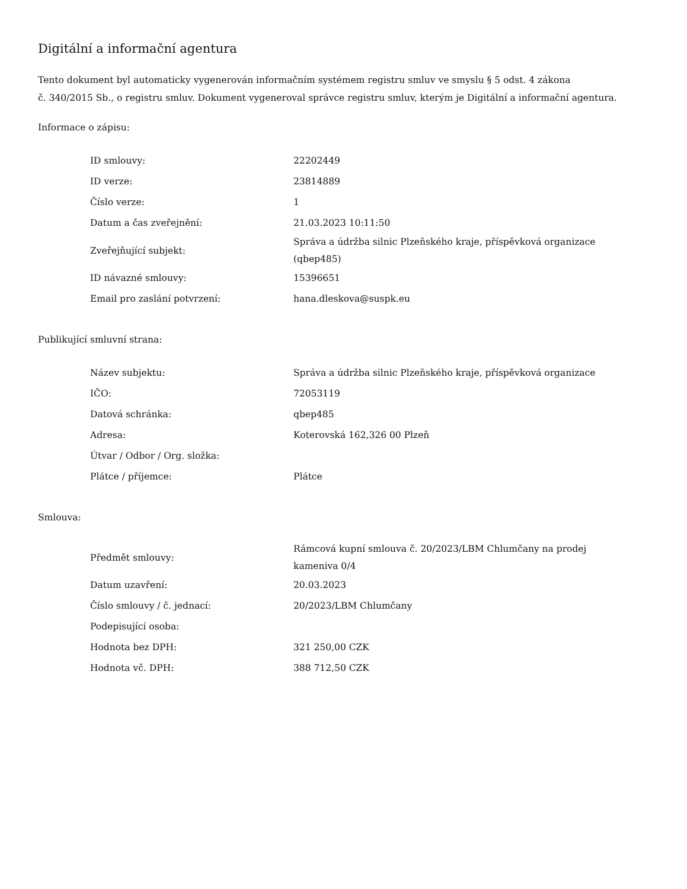Digitální a informační agentura
Tento dokument byl automaticky vygenerován informačním systémem registru smluv ve smyslu § 5 odst. 4 zákona
č. 340/2015 Sb., o registru smluv. Dokument vygeneroval správce registru smluv, kterým je Digitální a informační agentura.
Informace o zápisu:
| ID smlouvy: | 22202449 |
| ID verze: | 23814889 |
| Číslo verze: | 1 |
| Datum a čas zveřejnění: | 21.03.2023 10:11:50 |
| Zveřejňující subjekt: | Správa a údržba silnic Plzeňského kraje, příspěvková organizace (qbep485) |
| ID návazné smlouvy: | 15396651 |
| Email pro zaslání potvrzení: | hana.dleskova@suspk.eu |
Publikující smluvní strana:
| Název subjektu: | Správa a údržba silnic Plzeňského kraje, příspěvková organizace |
| IČO: | 72053119 |
| Datová schránka: | qbep485 |
| Adresa: | Koterovská 162,326 00 Plzeň |
| Útvar / Odbor / Org. složka: | |
| Plátce / příjemce: | Plátce |
Smlouva:
| Předmět smlouvy: | Rámcová kupní smlouva č. 20/2023/LBM Chlumčany na prodej kameniva 0/4 |
| Datum uzavření: | 20.03.2023 |
| Číslo smlouvy / č. jednací: | 20/2023/LBM Chlumčany |
| Podepisující osoba: | |
| Hodnota bez DPH: | 321 250,00 CZK |
| Hodnota vč. DPH: | 388 712,50 CZK |